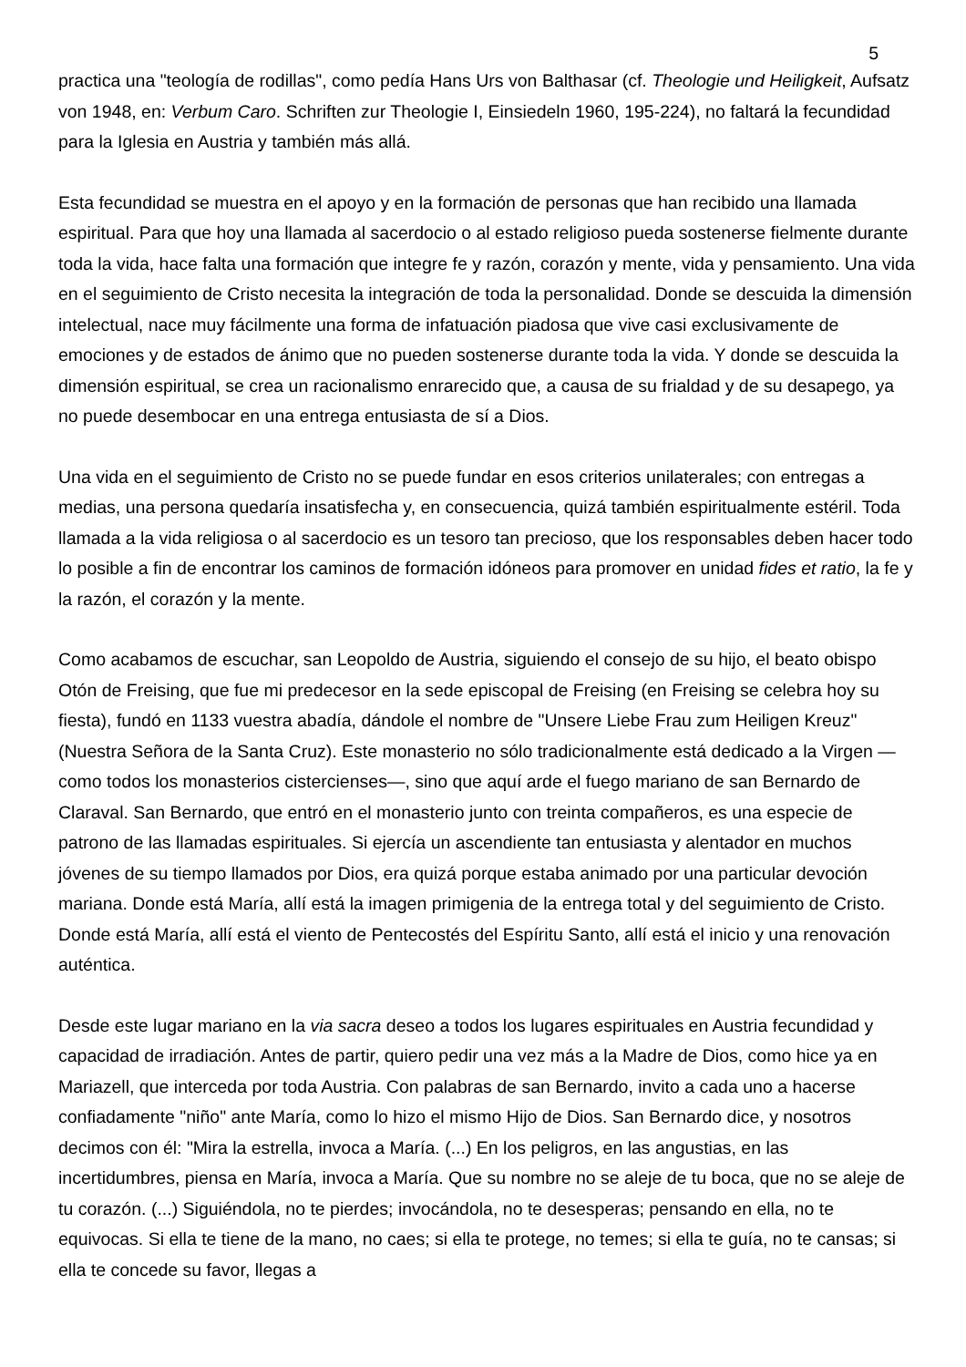5
practica una "teología de rodillas", como pedía Hans Urs von Balthasar (cf. Theologie und Heiligkeit, Aufsatz von 1948, en: Verbum Caro. Schriften zur Theologie I, Einsiedeln 1960, 195-224), no faltará la fecundidad para la Iglesia en Austria y también más allá.
Esta fecundidad se muestra en el apoyo y en la formación de personas que han recibido una llamada espiritual. Para que hoy una llamada al sacerdocio o al estado religioso pueda sostenerse fielmente durante toda la vida, hace falta una formación que integre fe y razón, corazón y mente, vida y pensamiento. Una vida en el seguimiento de Cristo necesita la integración de toda la personalidad. Donde se descuida la dimensión intelectual, nace muy fácilmente una forma de infatuación piadosa que vive casi exclusivamente de emociones y de estados de ánimo que no pueden sostenerse durante toda la vida. Y donde se descuida la dimensión espiritual, se crea un racionalismo enrarecido que, a causa de su frialdad y de su desapego, ya no puede desembocar en una entrega entusiasta de sí a Dios.
Una vida en el seguimiento de Cristo no se puede fundar en esos criterios unilaterales; con entregas a medias, una persona quedaría insatisfecha y, en consecuencia, quizá también espiritualmente estéril. Toda llamada a la vida religiosa o al sacerdocio es un tesoro tan precioso, que los responsables deben hacer todo lo posible a fin de encontrar los caminos de formación idóneos para promover en unidad fides et ratio, la fe y la razón, el corazón y la mente.
Como acabamos de escuchar, san Leopoldo de Austria, siguiendo el consejo de su hijo, el beato obispo Otón de Freising, que fue mi predecesor en la sede episcopal de Freising (en Freising se celebra hoy su fiesta), fundó en 1133 vuestra abadía, dándole el nombre de "Unsere Liebe Frau zum Heiligen Kreuz" (Nuestra Señora de la Santa Cruz). Este monasterio no sólo tradicionalmente está dedicado a la Virgen —como todos los monasterios cistercienses—, sino que aquí arde el fuego mariano de san Bernardo de Claraval. San Bernardo, que entró en el monasterio junto con treinta compañeros, es una especie de patrono de las llamadas espirituales. Si ejercía un ascendiente tan entusiasta y alentador en muchos jóvenes de su tiempo llamados por Dios, era quizá porque estaba animado por una particular devoción mariana. Donde está María, allí está la imagen primigenia de la entrega total y del seguimiento de Cristo. Donde está María, allí está el viento de Pentecostés del Espíritu Santo, allí está el inicio y una renovación auténtica.
Desde este lugar mariano en la via sacra deseo a todos los lugares espirituales en Austria fecundidad y capacidad de irradiación. Antes de partir, quiero pedir una vez más a la Madre de Dios, como hice ya en Mariazell, que interceda por toda Austria. Con palabras de san Bernardo, invito a cada uno a hacerse confiadamente "niño" ante María, como lo hizo el mismo Hijo de Dios. San Bernardo dice, y nosotros decimos con él: "Mira la estrella, invoca a María. (...) En los peligros, en las angustias, en las incertidumbres, piensa en María, invoca a María. Que su nombre no se aleje de tu boca, que no se aleje de tu corazón. (...) Siguiéndola, no te pierdes; invocándola, no te desesperas; pensando en ella, no te equivocas. Si ella te tiene de la mano, no caes; si ella te protege, no temes; si ella te guía, no te cansas; si ella te concede su favor, llegas a